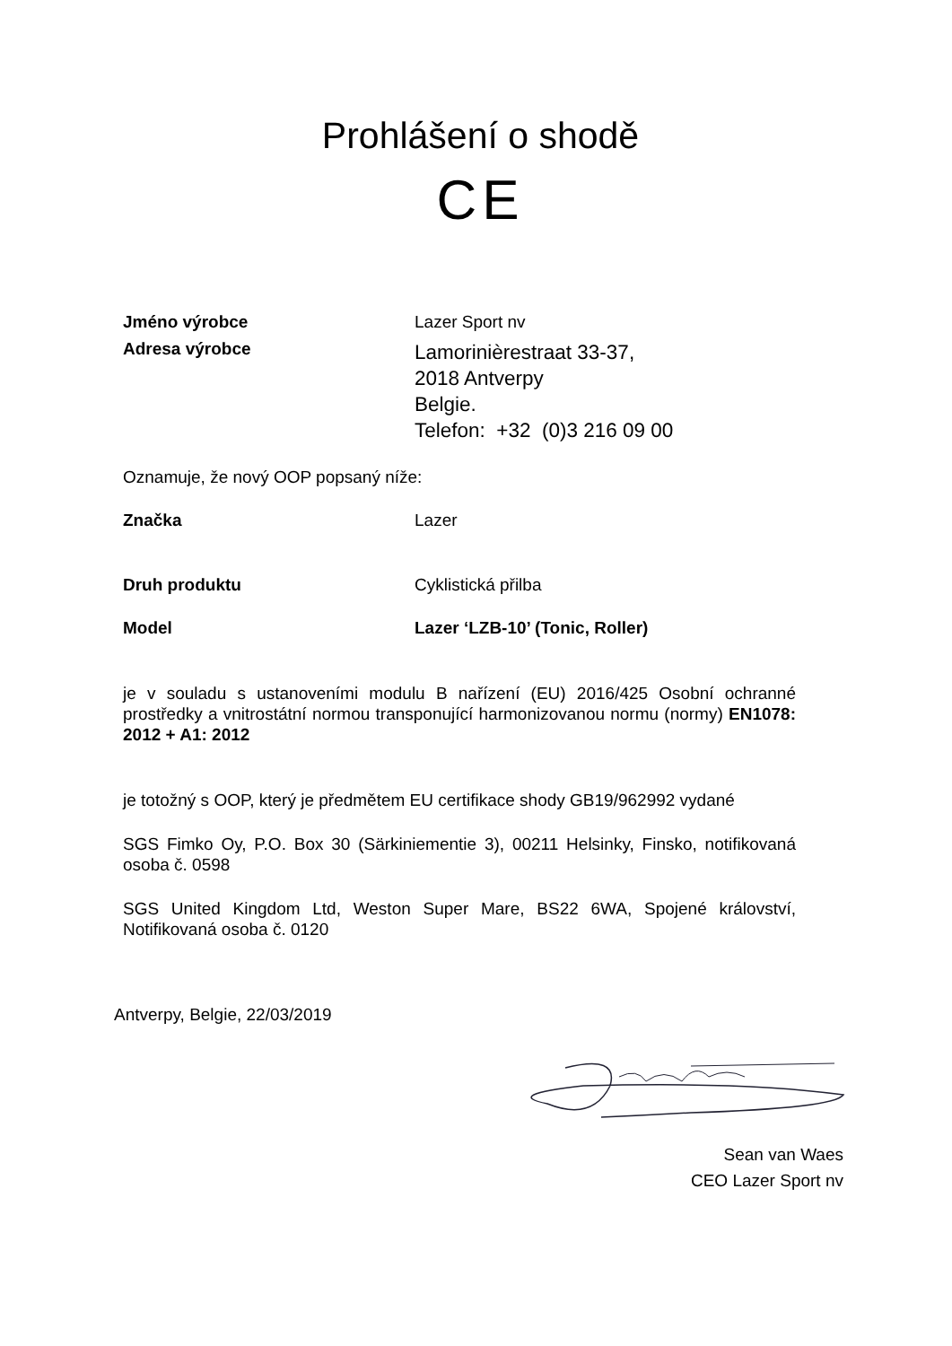Prohlášení o shodě
CE
Jméno výrobce Lazer Sport nv
Adresa výrobce
Lamorinièrestraat 33-37,
2018 Antverpy
Belgie.
Telefon: +32 (0)3 216 09 00
Oznamuje, že nový OOP popsaný níže:
Značka Lazer
Druh produktu Cyklistická přilba
Model Lazer ‘LZB-10’ (Tonic, Roller)
je v souladu s ustanoveními modulu B nařízení (EU) 2016/425 Osobní ochranné prostředky a vnitrostátní normou transponující harmonizovanou normu (normy) EN1078: 2012 + A1: 2012
je totožný s OOP, který je předmětem EU certifikace shody GB19/962992 vydané
SGS Fimko Oy, P.O. Box 30 (Särkiniementie 3), 00211 Helsinky, Finsko, notifikovaná osoba č. 0598
SGS United Kingdom Ltd, Weston Super Mare, BS22 6WA, Spojené království, Notifikovaná osoba č. 0120
Antverpy, Belgie, 22/03/2019
Sean van Waes
CEO Lazer Sport nv